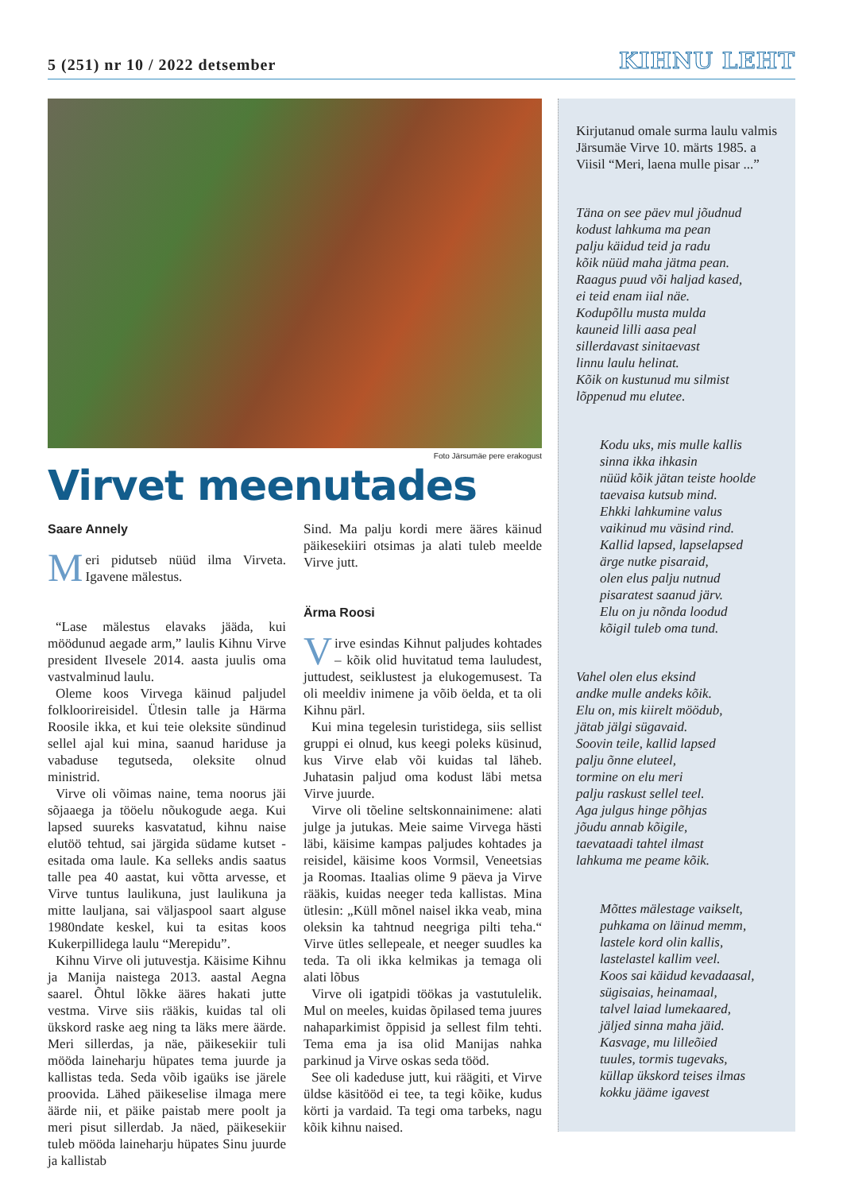5 (251) nr 10 / 2022 detsember
KIHNU LEHT
Foto Järsumäe pere erakogust
Virvet meenutades
Saare Annely
Meri pidutseb nüüd ilma Virveta. Igavene mälestus.
“Lase mälestus elavaks jääda, kui möödunud aegade arm,” laulis Kihnu Virve president Ilvesele 2014. aasta juulis oma vastvalminud laulu.
Oleme koos Virvega käinud paljudel folkloorireisidel. Ütlesin talle ja Härma Roosile ikka, et kui teie oleksite sündinud sellel ajal kui mina, saanud hariduse ja vabaduse tegutseda, oleksite olnud ministrid.
Virve oli võimas naine, tema noorus jäi sõjaaega ja tööelu nõukogude aega. Kui lapsed suureks kasvatatud, kihnu naise elutöö tehtud, sai järgida südame kutset - esitada oma laule. Ka selleks andis saatus talle pea 40 aastat, kui võtta arvesse, et Virve tuntus laulikuna, just laulikuna ja mitte lauljana, sai väljaspool saart alguse 1980ndate keskel, kui ta esitas koos Kukerpillidega laulu “Merepidu”.
Kihnu Virve oli jutuvestja. Käisime Kihnu ja Manija naistega 2013. aastal Aegna saarel. Õhtul lõkke ääres hakati jutte vestma. Virve siis rääkis, kuidas tal oli ükskord raske aeg ning ta läks mere äärde. Meri sillerdas, ja näe, päikesekiir tuli mööda laineharju hüpates tema juurde ja kallistas teda. Seda võib igaüks ise järele proovida. Lähed päikeselise ilmaga mere äärde nii, et päike paistab mere poolt ja meri pisut sillerdab. Ja näed, päikesekiir tuleb mööda laineharju hüpates Sinu juurde ja kallistab
Sind. Ma palju kordi mere ääres käinud päikesekiiri otsimas ja alati tuleb meelde Virve jutt.
Ärma Roosi
Virve esindas Kihnut paljudes kohtades – kõik olid huvitatud tema lauludest, juttudest, seiklustest ja elukogemusest. Ta oli meeldiv inimene ja võib öelda, et ta oli Kihnu pärl.
Kui mina tegelesin turistidega, siis sellist gruppi ei olnud, kus keegi poleks küsinud, kus Virve elab või kuidas tal läheb. Juhatasin paljud oma kodust läbi metsa Virve juurde.
Virve oli tõeline seltskonnainimene: alati julge ja jutukas. Meie saime Virvega hästi läbi, käisime kampas paljudes kohtades ja reisidel, käisime koos Vormsil, Veneetsias ja Roomas. Itaalias olime 9 päeva ja Virve rääkis, kuidas neeger teda kallistas. Mina ütlesin: „Küll mõnel naisel ikka veab, mina oleksin ka tahtnud neegriga pilti teha.“ Virve ütles sellepeale, et neeger suudles ka teda. Ta oli ikka kelmikas ja temaga oli alati lõbus
Virve oli igatpidi töökas ja vastutulelik. Mul on meeles, kuidas õpilased tema juures nahaparkimist õppisid ja sellest film tehti. Tema ema ja isa olid Manijas nahka parkinud ja Virve oskas seda tööd.
See oli kadeduse jutt, kui räägiti, et Virve üldse käsitööd ei tee, ta tegi kõike, kudus körti ja vardaid. Ta tegi oma tarbeks, nagu kõik kihnu naised.
Kirjutanud omale surma laulu valmis Järsumäe Virve 10. märts 1985. a Viisil “Meri, laena mulle pisar ...”
Täna on see päev mul jõudnud
kodust lahkuma ma pean
palju käidud teid ja radu
kõik nüüd maha jätma pean.
Raagus puud või haljad kased,
ei teid enam iial näe.
Kodupõllu musta mulda
kauneid lilli aasa peal
sillerdavast sinitaevast
linnu laulu helinat.
Kõik on kustunud mu silmist
lõppenud mu elutee.
Kodu uks, mis mulle kallis
sinna ikka ihkasin
nüüd kõik jätan teiste hoolde
taevaisa kutsub mind.
Ehkki lahkumine valus
vaikinud mu väsind rind.
Kallid lapsed, lapselapsed
ärge nutke pisaraid,
olen elus palju nutnud
pisaratest saanud järv.
Elu on ju nõnda loodud
kõigil tuleb oma tund.
Vahel olen elus eksind
andke mulle andeks kõik.
Elu on, mis kiirelt möödub,
jätab jälgi sügavaid.
Soovin teile, kallid lapsed
palju õnne eluteel,
tormine on elu meri
palju raskust sellel teel.
Aga julgus hinge põhjas
jõudu annab kõigile,
taevataadi tahtel ilmast
lahkuma me peame kõik.
Mõttes mälestage vaikselt,
puhkama on läinud memm,
lastele kord olin kallis,
lastelastel kallim veel.
Koos sai käidud kevadaasal,
sügisaias, heinamaal,
talvel laiad lumekaared,
jäljed sinna maha jäid.
Kasvage, mu lilleõied
tuules, tormis tugevaks,
küllap ükskord teises ilmas
kokku jääme igavest